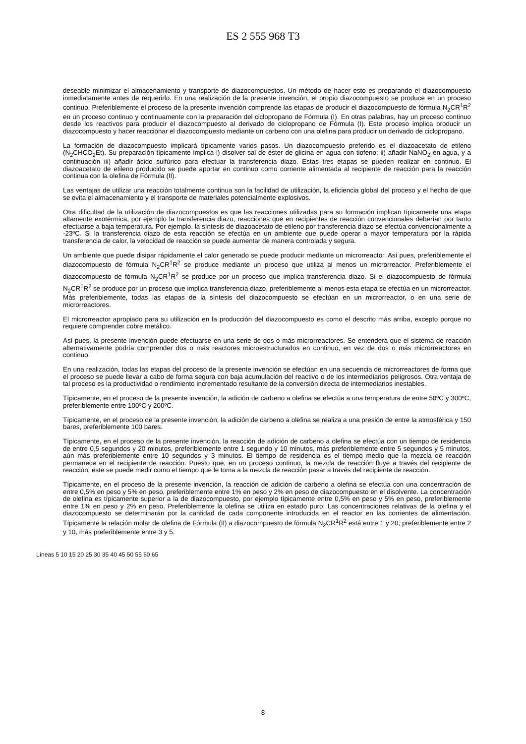ES 2 555 968 T3
deseable minimizar el almacenamiento y transporte de diazocompuestos. Un método de hacer esto es preparando el diazocompuesto inmediatamente antes de requerirlo. En una realización de la presente invención, el propio diazocompuesto se produce en un proceso continuo. Preferiblemente el proceso de la presente invención comprende las etapas de producir el diazocompuesto de fórmula N<sub>2</sub>CR<sup>1</sup>R<sup>2</sup> en un proceso continuo y continuamente con la preparación del ciclopropano de Fórmula (I). En otras palabras, hay un proceso continuo desde los reactivos para producir el diazocompuesto al derivado de ciclopropano de Fórmula (I). Este proceso implica producir un diazocompuesto y hacer reaccionar el diazocompuesto mediante un carbeno con una olefina para producir un derivado de ciclopropano.
La formación de diazocompuesto implicará típicamente varios pasos. Un diazocompuesto preferido es el diazoacetato de etileno (N<sub>2</sub>CHCO<sub>2</sub>Et). Su preparación típicamente implica i) disolver sal de éster de glicina en agua con tiofeno; ii) añadir NaNO<sub>2</sub> en agua, y a continuación iii) añadir ácido sulfúrico para efectuar la transferencia diazo. Estas tres etapas se pueden realizar en continuo. El diazoacetato de etileno producido se puede aportar en continuo como corriente alimentada al recipiente de reacción para la reacción continua con la olefina de Fórmula (II).
Las ventajas de utilizar una reacción totalmente continua son la facilidad de utilización, la eficiencia global del proceso y el hecho de que se evita el almacenamiento y el transporte de materiales potencialmente explosivos.
Otra dificultad de la utilización de diazocompuestos es que las reacciones utilizadas para su formación implican típicamente una etapa altamente exotérmica, por ejemplo la transferencia diazo, reacciones que en recipientes de reacción convencionales deberían por tanto efectuarse a baja temperatura. Por ejemplo, la síntesis de diazoacetato de etileno por transferencia diazo se efectúa convencionalmente a -23ºC. Si la transferencia diazo de esta reacción se efectúa en un ambiente que puede operar a mayor temperatura por la rápida transferencia de calor, la velocidad de reacción se puede aumentar de manera controlada y segura.
Un ambiente que puede disipar rápidamente el calor generado se puede producir mediante un microrreactor. Así pues, preferiblemente el diazocompuesto de fórmula N<sub>2</sub>CR<sup>1</sup>R<sup>2</sup> se produce mediante un proceso que utiliza al menos un microrreactor. Preferiblemente el diazocompuesto de fórmula N<sub>2</sub>CR<sup>1</sup>R<sup>2</sup> se produce por un proceso que implica transferencia diazo. Si el diazocompuesto de fórmula N<sub>2</sub>CR<sup>1</sup>R<sup>2</sup> se produce por un proceso que implica transferencia diazo, preferiblemente al menos esta etapa se efectúa en un microrreactor. Más preferiblemente, todas las etapas de la síntesis del diazocompuesto se efectúan en un microrreactor, o en una serie de microrreactores.
El microrreactor apropiado para su utilización en la producción del diazocompuesto es como el descrito más arriba, excepto porque no requiere comprender cobre metálico.
Así pues, la presente invención puede efectuarse en una serie de dos o más microrreactores. Se entenderá que el sistema de reacción alternativamente podría comprender dos o más reactores microestructurados en continuo, en vez de dos o más microrreactores en continuo.
En una realización, todas las etapas del proceso de la presente invención se efectúan en una secuencia de microrreactores de forma que el proceso se puede llevar a cabo de forma segura con baja acumulación del reactivo o de los intermediarios peligrosos. Otra ventaja de tal proceso es la productividad o rendimiento incrementado resultante de la conversión directa de intermediarios inestables.
Típicamente, en el proceso de la presente invención, la adición de carbeno a olefina se efectúa a una temperatura de entre 50ºC y 300ºC, preferiblemente entre 100ºC y 200ºC.
Típicamente, en el proceso de la presente invención, la adición de carbeno a olefina se realiza a una presión de entre la atmosférica y 150 bares, preferiblemente 100 bares.
Típicamente, en el proceso de la presente invención, la reacción de adición de carbeno a olefina se efectúa con un tiempo de residencia de entre 0,5 segundos y 20 minutos, preferiblemente entre 1 segundo y 10 minutos, más preferiblemente entre 5 segundos y 5 minutos, aún más preferiblemente entre 10 segundos y 3 minutos. El tiempo de residencia es el tiempo medio que la mezcla de reacción permanece en el recipiente de reacción. Puesto que, en un proceso continuo, la mezcla de reacción fluye a través del recipiente de reacción, este se puede medir como el tiempo que le toma a la mezcla de reacción pasar a través del recipiente de reacción.
Típicamente, en el proceso de la presente invención, la reacción de adición de carbeno a olefina se efectúa con una concentración de entre 0,5% en peso y 5% en peso, preferiblemente entre 1% en peso y 2% en peso de diazocompuesto en el disolvente. La concentración de olefina es típicamente superior a la de diazocompuesto, por ejemplo típicamente entre 0,5% en peso y 5% en peso, preferiblemente entre 1% en peso y 2% en peso. Preferiblemente la olefina se utiliza en estado puro. Las concentraciones relativas de la olefina y el diazocompuesto se determinarán por la cantidad de cada componente introducida en el reactor en las corrientes de alimentación. Típicamente la relación molar de olefina de Fórmula (II) a diazocompuesto de fórmula N<sub>2</sub>CR<sup>1</sup>R<sup>2</sup> está entre 1 y 20, preferiblemente entre 2 y 10, más preferiblemente entre 3 y 5.
Líneas 5 10 15 20 25 30 35 40 45 50 55 60 65
8